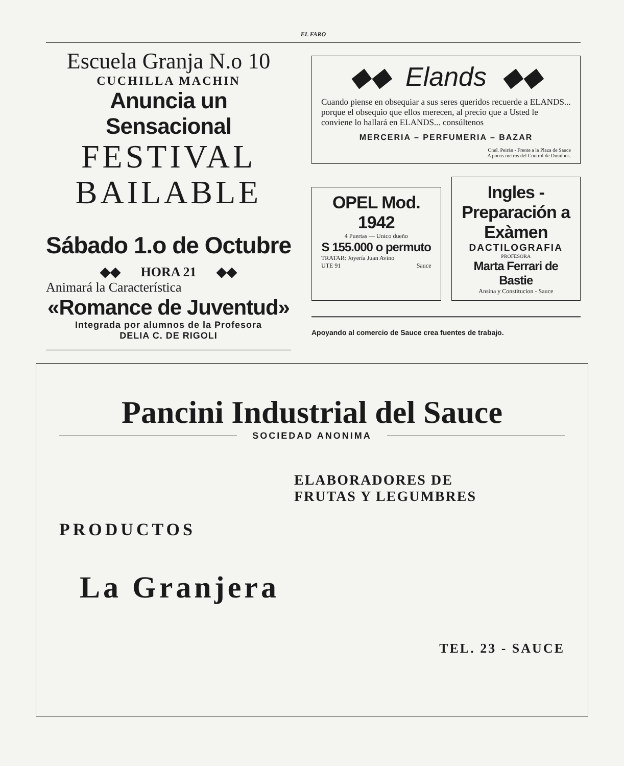EL FARO
Escuela Granja N.o 10
CUCHILLA MACHIN
Anuncia un Sensacional
FESTIVAL
BAILABLE
Sábado 1.o de Octubre
◆◆ HORA 21 ◆◆
Animará la Característica
«Romance de Juventud»
Integrada por alumnos de la Profesora
DELIA C. DE RIGOLI
◆◆ Elands ◆◆
Cuando piense en obsequiar a sus seres queridos recuerde a ELANDS... porque el obsequio que ellos merecen, al precio que a Usted le conviene lo hallará en ELANDS... consúltenos
MERCERIA – PERFUMERIA – BAZAR
Cnel. Peirán - Frente a la Plaza de Sauce
A pocos metros del Control de Omnibus.
OPEL Mod. 1942
4 Puertas — Unico dueño
S 155.000 o permuto
TRATAR: Joyería Juan Avino
UTE 91 Sauce
Ingles - Preparación a Exàmen
DACTILOGRAFIA
PROFESORA
Marta Ferrari de Bastie
Ansina y Constitucion - Sauce
Apoyando al comercio de Sauce crea fuentes de trabajo.
Pancini Industrial del Sauce
SOCIEDAD ANONIMA
ELABORADORES DE
FRUTAS Y LEGUMBRES
PRODUCTOS
La Granjera
TEL. 23 - SAUCE